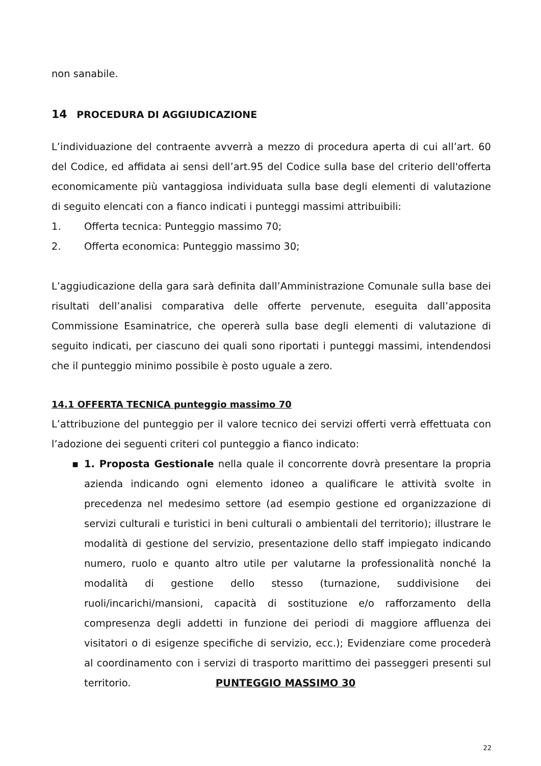non sanabile.
14 PROCEDURA DI AGGIUDICAZIONE
L’individuazione del contraente avverrà a mezzo di procedura aperta di cui all’art. 60 del Codice, ed affidata ai sensi dell’art.95 del Codice sulla base del criterio dell'offerta economicamente più vantaggiosa individuata sulla base degli elementi di valutazione di seguito elencati con a fianco indicati i punteggi massimi attribuibili:
1. Offerta tecnica: Punteggio massimo 70;
2. Offerta economica: Punteggio massimo 30;
L’aggiudicazione della gara sarà definita dall’Amministrazione Comunale sulla base dei risultati dell’analisi comparativa delle offerte pervenute, eseguita dall’apposita Commissione Esaminatrice, che opererà sulla base degli elementi di valutazione di seguito indicati, per ciascuno dei quali sono riportati i punteggi massimi, intendendosi che il punteggio minimo possibile è posto uguale a zero.
14.1 OFFERTA TECNICA punteggio massimo 70
L’attribuzione del punteggio per il valore tecnico dei servizi offerti verrà effettuata con l’adozione dei seguenti criteri col punteggio a fianco indicato:
▪ 1. Proposta Gestionale nella quale il concorrente dovrà presentare la propria azienda indicando ogni elemento idoneo a qualificare le attività svolte in precedenza nel medesimo settore (ad esempio gestione ed organizzazione di servizi culturali e turistici in beni culturali o ambientali del territorio); illustrare le modalità di gestione del servizio, presentazione dello staff impiegato indicando numero, ruolo e quanto altro utile per valutarne la professionalità nonché la modalità di gestione dello stesso (turnazione, suddivisione dei ruoli/incarichi/mansioni, capacità di sostituzione e/o rafforzamento della compresenza degli addetti in funzione dei periodi di maggiore affluenza dei visitatori o di esigenze specifiche di servizio, ecc.); Evidenziare come procederà al coordinamento con i servizi di trasporto marittimo dei passeggeri presenti sul territorio. PUNTEGGIO MASSIMO 30
22